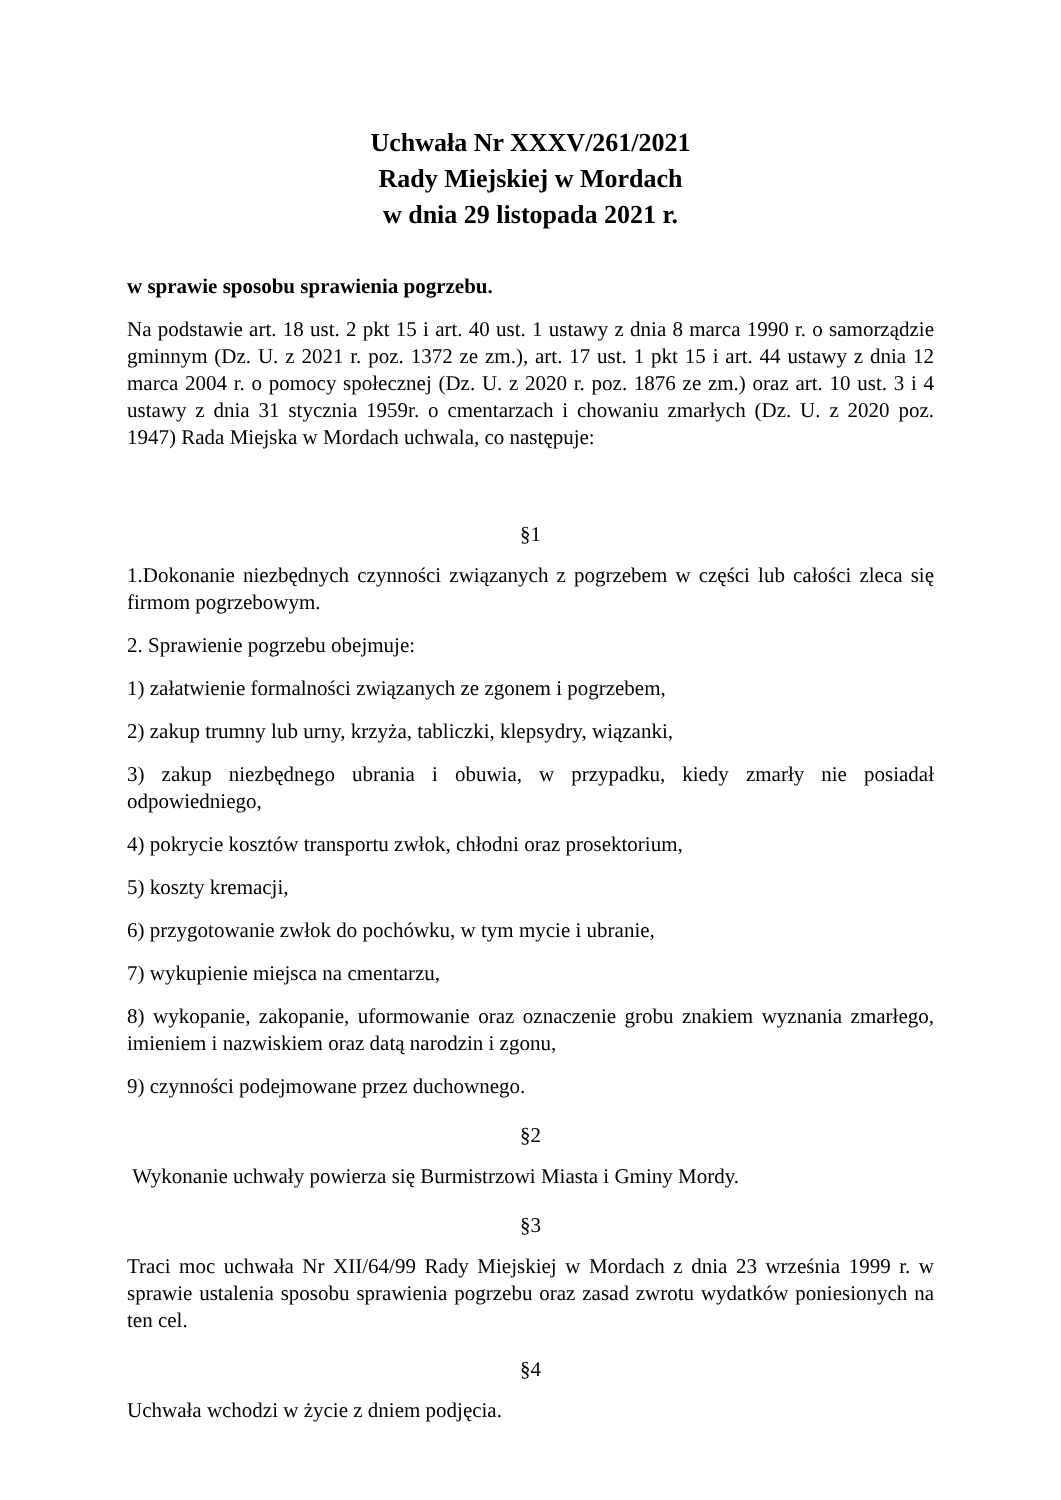Uchwała Nr XXXV/261/2021
Rady Miejskiej w Mordach
w dnia 29 listopada 2021 r.
w sprawie sposobu sprawienia pogrzebu.
Na podstawie art. 18 ust. 2 pkt 15 i art. 40 ust. 1 ustawy z dnia 8 marca 1990 r. o samorządzie gminnym (Dz. U. z 2021 r. poz. 1372 ze zm.), art. 17 ust. 1 pkt 15 i art. 44 ustawy z dnia 12 marca 2004 r. o pomocy społecznej (Dz. U. z 2020 r. poz. 1876 ze zm.) oraz art. 10 ust. 3 i 4 ustawy z dnia 31 stycznia 1959r. o cmentarzach i chowaniu zmarłych (Dz. U. z 2020 poz. 1947) Rada Miejska w Mordach uchwala, co następuje:
§1
1.Dokonanie niezbędnych czynności związanych z pogrzebem w części lub całości zleca się firmom pogrzebowym.
2. Sprawienie pogrzebu obejmuje:
1) załatwienie formalności związanych ze zgonem i pogrzebem,
2) zakup trumny lub urny, krzyża, tabliczki, klepsydry, wiązanki,
3) zakup niezbędnego ubrania i obuwia, w przypadku, kiedy zmarły nie posiadał odpowiedniego,
4) pokrycie kosztów transportu zwłok, chłodni oraz prosektorium,
5) koszty kremacji,
6) przygotowanie zwłok do pochówku, w tym mycie i ubranie,
7) wykupienie miejsca na cmentarzu,
8) wykopanie, zakopanie, uformowanie oraz oznaczenie grobu znakiem wyznania zmarłego, imieniem i nazwiskiem oraz datą narodzin i zgonu,
9) czynności podejmowane przez duchownego.
§2
Wykonanie uchwały powierza się Burmistrzowi Miasta i Gminy Mordy.
§3
Traci moc uchwała Nr XII/64/99 Rady Miejskiej w Mordach z dnia 23 września 1999 r. w sprawie ustalenia sposobu sprawienia pogrzebu oraz zasad zwrotu wydatków poniesionych na ten cel.
§4
Uchwała wchodzi w życie z dniem podjęcia.